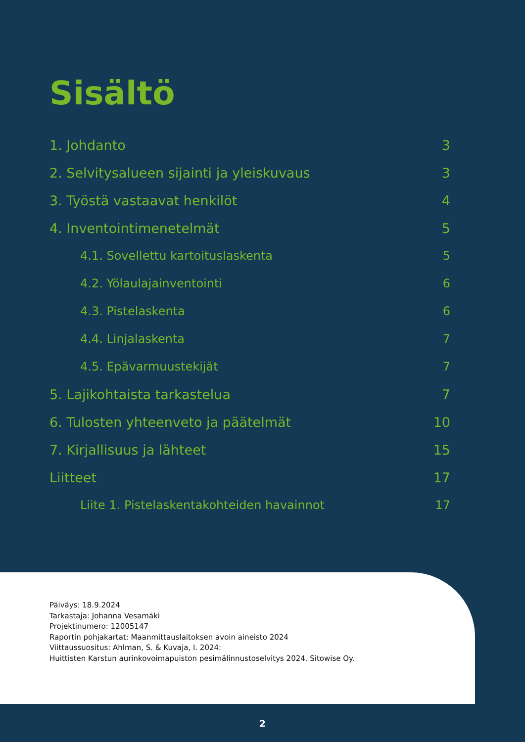Sisältö
1. Johdanto 3
2. Selvitysalueen sijainti ja yleiskuvaus 3
3. Työstä vastaavat henkilöt 4
4. Inventointimenetelmät 5
4.1. Sovellettu kartoituslaskenta 5
4.2. Yölaulajainventointi 6
4.3. Pistelaskenta 6
4.4. Linjalaskenta 7
4.5. Epävarmuustekijät 7
5. Lajikohtaista tarkastelua 7
6. Tulosten yhteenveto ja päätelmät 10
7. Kirjallisuus ja lähteet 15
Liitteet 17
Liite 1. Pistelaskentakohteiden havainnot 17
Päiväys: 18.9.2024
Tarkastaja: Johanna Vesamäki
Projektinumero: 12005147
Raportin pohjakartat: Maanmittauslaitoksen avoin aineisto 2024
Viittaussuositus: Ahlman, S. & Kuvaja, I. 2024:
Huittisten Karstun aurinkovoimapuiston pesimälinnustoselvitys 2024. Sitowise Oy.
2